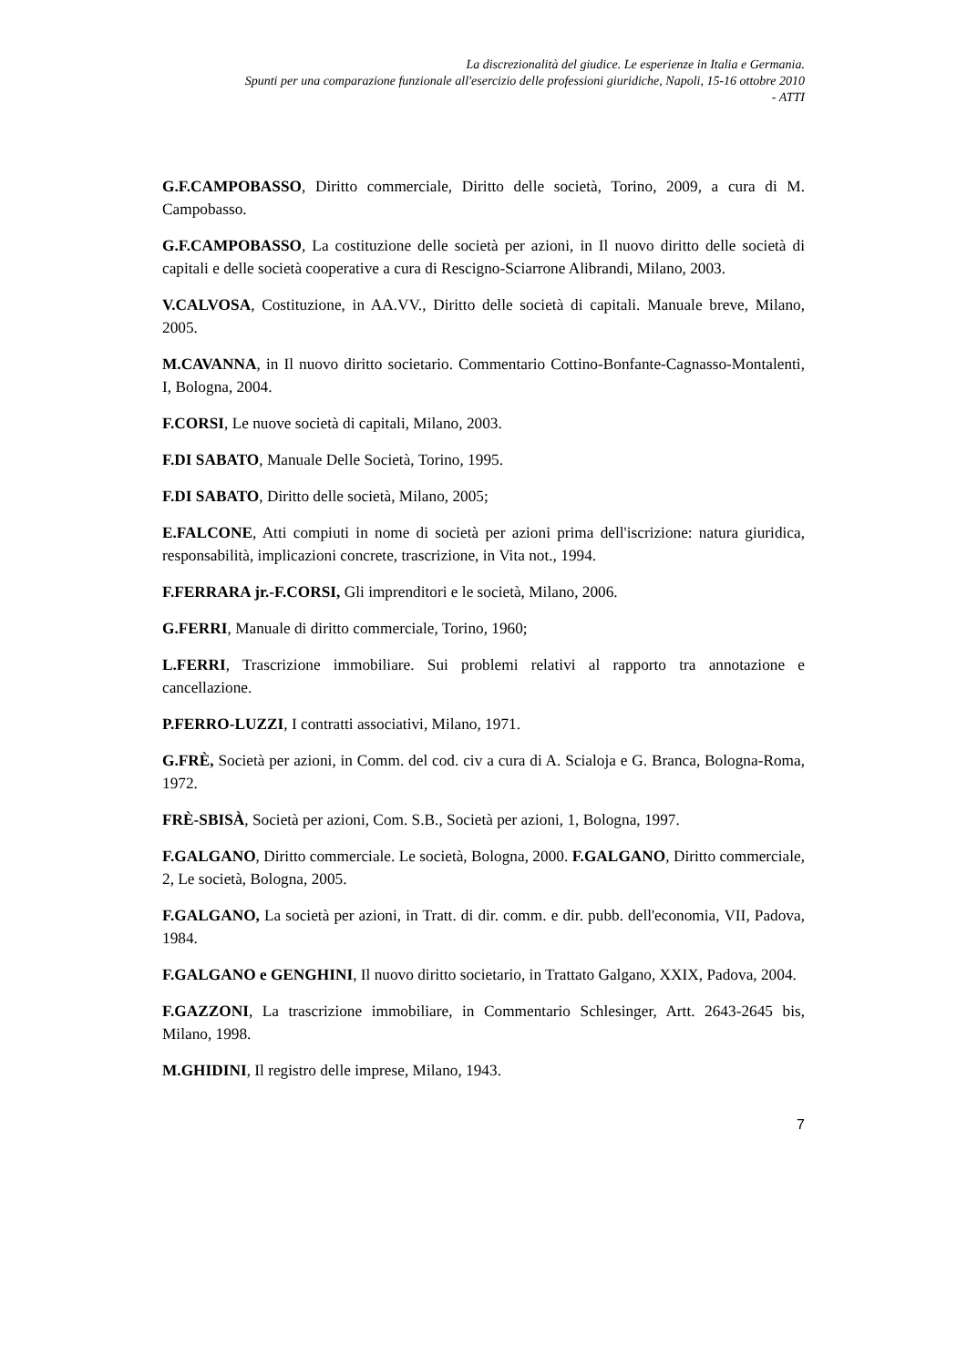La discrezionalità del giudice. Le esperienze in Italia e Germania.
Spunti per una comparazione funzionale all'esercizio delle professioni giuridiche, Napoli, 15-16 ottobre 2010
- ATTI
G.F.CAMPOBASSO, Diritto commerciale, Diritto delle società, Torino, 2009, a cura di M. Campobasso.
G.F.CAMPOBASSO, La costituzione delle società per azioni, in Il nuovo diritto delle società di capitali e delle società cooperative a cura di Rescigno-Sciarrone Alibrandi, Milano, 2003.
V.CALVOSA, Costituzione, in AA.VV., Diritto delle società di capitali. Manuale breve, Milano, 2005.
M.CAVANNA, in Il nuovo diritto societario. Commentario Cottino-Bonfante-Cagnasso-Montalenti, I, Bologna, 2004.
F.CORSI, Le nuove società di capitali, Milano, 2003.
F.DI SABATO, Manuale Delle Società, Torino, 1995.
F.DI SABATO, Diritto delle società, Milano, 2005;
E.FALCONE, Atti compiuti in nome di società per azioni prima dell'iscrizione: natura giuridica, responsabilità, implicazioni concrete, trascrizione, in Vita not., 1994.
F.FERRARA jr.-F.CORSI, Gli imprenditori e le società, Milano, 2006.
G.FERRI, Manuale di diritto commerciale, Torino, 1960;
L.FERRI, Trascrizione immobiliare. Sui problemi relativi al rapporto tra annotazione e cancellazione.
P.FERRO-LUZZI, I contratti associativi, Milano, 1971.
G.FRÈ, Società per azioni, in Comm. del cod. civ a cura di A. Scialoja e G. Branca, Bologna-Roma, 1972.
FRÈ-SBISÀ, Società per azioni, Com. S.B., Società per azioni, 1, Bologna, 1997.
F.GALGANO, Diritto commerciale. Le società, Bologna, 2000. F.GALGANO, Diritto commerciale, 2, Le società, Bologna, 2005.
F.GALGANO, La società per azioni, in Tratt. di dir. comm. e dir. pubb. dell'economia, VII, Padova, 1984.
F.GALGANO e GENGHINI, Il nuovo diritto societario, in Trattato Galgano, XXIX, Padova, 2004.
F.GAZZONI, La trascrizione immobiliare, in Commentario Schlesinger, Artt. 2643-2645 bis, Milano, 1998.
M.GHIDINI, Il registro delle imprese, Milano, 1943.
7